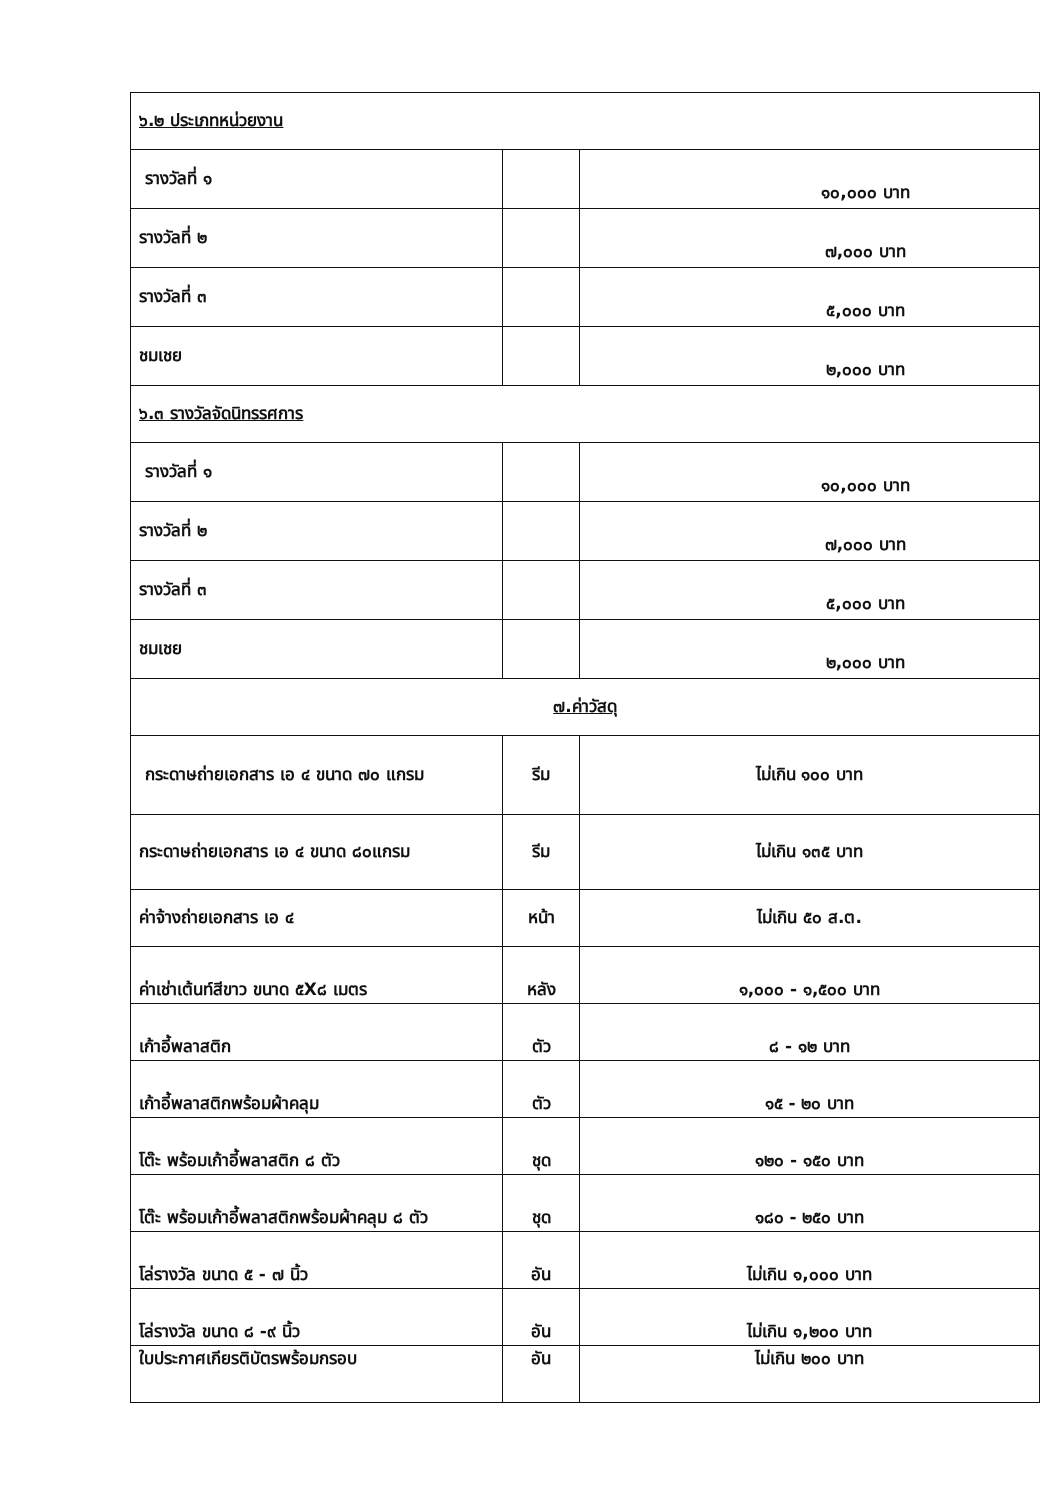| ๖.๒ ประเภทหน่วยงาน | | |
| รางวัลที่ ๑ | | ๑๐,๐๐๐ บาท |
| รางวัลที่ ๒ | | ๗,๐๐๐ บาท |
| รางวัลที่ ๓ | | ๕,๐๐๐ บาท |
| ชมเชย | | ๒,๐๐๐ บาท |
| ๖.๓ รางวัลจัดนิทรรศการ | | |
| รางวัลที่ ๑ | | ๑๐,๐๐๐ บาท |
| รางวัลที่ ๒ | | ๗,๐๐๐ บาท |
| รางวัลที่ ๓ | | ๕,๐๐๐ บาท |
| ชมเชย | | ๒,๐๐๐ บาท |
| ๗.ค่าวัสดุ | | |
| กระดาษถ่ายเอกสาร เอ ๔ ขนาด ๗๐ แกรม | รีม | ไม่เกิน ๑๐๐ บาท |
| กระดาษถ่ายเอกสาร เอ ๔ ขนาด ๘๐แกรม | รีม | ไม่เกิน ๑๓๕ บาท |
| ค่าจ้างถ่ายเอกสาร เอ ๔ | หน้า | ไม่เกิน ๕๐ ส.ต. |
| ค่าเช่าเต้นท์สีขาว ขนาด ๕X๘ เมตร | หลัง | ๑,๐๐๐ - ๑,๕๐๐ บาท |
| เก้าอี้พลาสติก | ตัว | ๘ - ๑๒ บาท |
| เก้าอี้พลาสติกพร้อมผ้าคลุม | ตัว | ๑๕ - ๒๐ บาท |
| โต๊ะ พร้อมเก้าอี้พลาสติก ๘ ตัว | ชุด | ๑๒๐ - ๑๕๐ บาท |
| โต๊ะ พร้อมเก้าอี้พลาสติกพร้อมผ้าคลุม ๘ ตัว | ชุด | ๑๘๐ - ๒๕๐ บาท |
| โล่รางวัล ขนาด ๕ - ๗ นิ้ว | อัน | ไม่เกิน ๑,๐๐๐ บาท |
| โล่รางวัล ขนาด ๘ -๙ นิ้ว | อัน | ไม่เกิน ๑,๒๐๐ บาท |
| ใบประกาศเกียรติบัตรพร้อมกรอบ | อัน | ไม่เกิน ๒๐๐ บาท |